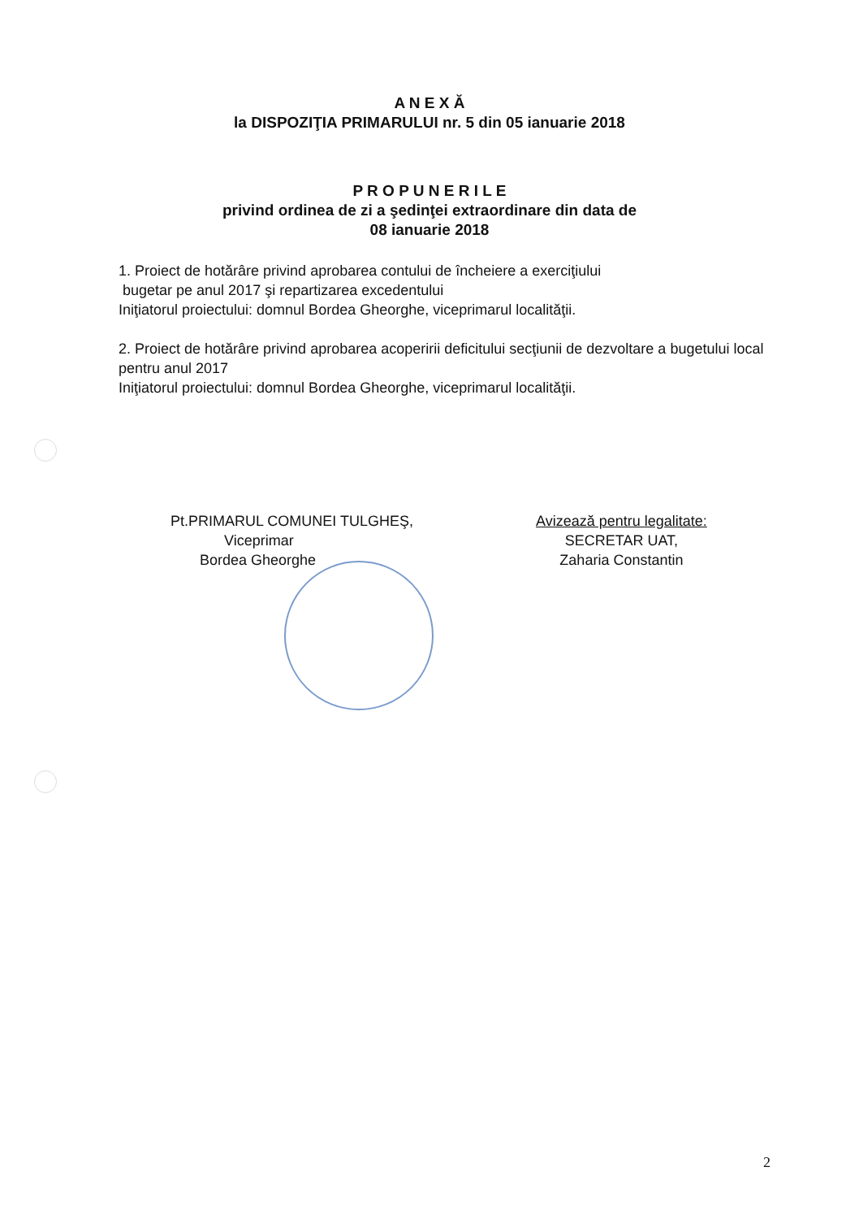A N E X Ă
la DISPOZIŢIA PRIMARULUI nr. 5 din 05 ianuarie 2018
P R O P U N E R I L E
privind ordinea de zi a şedinţei extraordinare din data de
08 ianuarie 2018
1. Proiect de hotărâre privind aprobarea contului de încheiere a exerciţiului
bugetar pe anul 2017 şi repartizarea excedentului
Iniţiatorul proiectului: domnul Bordea Gheorghe, viceprimarul localităţii.
2. Proiect de hotărâre privind aprobarea acoperirii deficitului secţiunii de dezvoltare a bugetului local pentru anul 2017
Iniţiatorul proiectului: domnul Bordea Gheorghe, viceprimarul localităţii.
Pt.PRIMARUL COMUNEI TULGHEŞ,
Viceprimar
Bordea Gheorghe
Avizează pentru legalitate:
SECRETAR UAT,
Zaharia Constantin
2